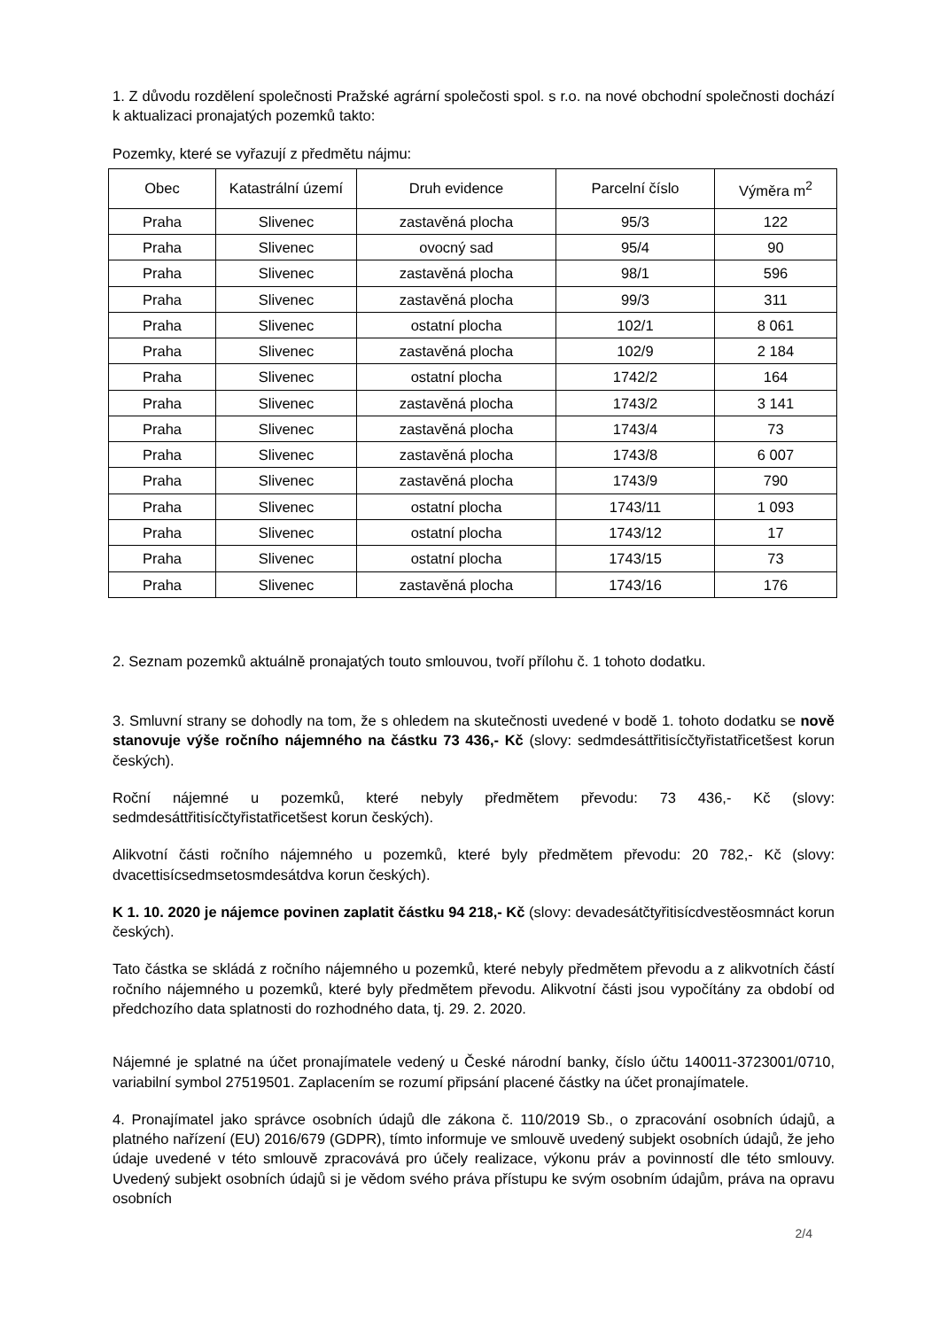1. Z důvodu rozdělení společnosti Pražské agrární společosti spol. s r.o. na nové obchodní společnosti dochází k aktualizaci pronajatých pozemků takto:
Pozemky, které se vyřazují z předmětu nájmu:
| Obec | Katastrální území | Druh evidence | Parcelní číslo | Výměra m<sup>2</sup> |
| --- | --- | --- | --- | --- |
| Praha | Slivenec | zastavěná plocha | 95/3 | 122 |
| Praha | Slivenec | ovocný sad | 95/4 | 90 |
| Praha | Slivenec | zastavěná plocha | 98/1 | 596 |
| Praha | Slivenec | zastavěná plocha | 99/3 | 311 |
| Praha | Slivenec | ostatní plocha | 102/1 | 8 061 |
| Praha | Slivenec | zastavěná plocha | 102/9 | 2 184 |
| Praha | Slivenec | ostatní plocha | 1742/2 | 164 |
| Praha | Slivenec | zastavěná plocha | 1743/2 | 3 141 |
| Praha | Slivenec | zastavěná plocha | 1743/4 | 73 |
| Praha | Slivenec | zastavěná plocha | 1743/8 | 6 007 |
| Praha | Slivenec | zastavěná plocha | 1743/9 | 790 |
| Praha | Slivenec | ostatní plocha | 1743/11 | 1 093 |
| Praha | Slivenec | ostatní plocha | 1743/12 | 17 |
| Praha | Slivenec | ostatní plocha | 1743/15 | 73 |
| Praha | Slivenec | zastavěná plocha | 1743/16 | 176 |
2. Seznam pozemků aktuálně pronajatých touto smlouvou, tvoří přílohu č. 1 tohoto dodatku.
3. Smluvní strany se dohodly na tom, že s ohledem na skutečnosti uvedené v bodě 1. tohoto dodatku se nově stanovuje výše ročního nájemného na částku 73 436,- Kč (slovy: sedmdesáttřitisícčtyřistatřicetšest korun českých).
Roční nájemné u pozemků, které nebyly předmětem převodu: 73 436,- Kč (slovy: sedmdesáttřitisícčtyřistatřicetšest korun českých).
Alikvotní části ročního nájemného u pozemků, které byly předmětem převodu: 20 782,- Kč (slovy: dvacettisícsedmsetosmdesátdva korun českých).
K 1. 10. 2020 je nájemce povinen zaplatit částku 94 218,- Kč (slovy: devadesátčtyřitisícdvestěosmnáct korun českých).
Tato částka se skládá z ročního nájemného u pozemků, které nebyly předmětem převodu a z alikvotních částí ročního nájemného u pozemků, které byly předmětem převodu. Alikvotní části jsou vypočítány za období od předchozího data splatnosti do rozhodného data, tj. 29. 2. 2020.
Nájemné je splatné na účet pronajímatele vedený u České národní banky, číslo účtu 140011-3723001/0710, variabilní symbol 27519501. Zaplacením se rozumí připsání placené částky na účet pronajímatele.
4. Pronajímatel jako správce osobních údajů dle zákona č. 110/2019 Sb., o zpracování osobních údajů, a platného nařízení (EU) 2016/679 (GDPR), tímto informuje ve smlouvě uvedený subjekt osobních údajů, že jeho údaje uvedené v této smlouvě zpracovává pro účely realizace, výkonu práv a povinností dle této smlouvy. Uvedený subjekt osobních údajů si je vědom svého práva přístupu ke svým osobním údajům, práva na opravu osobních
2/4